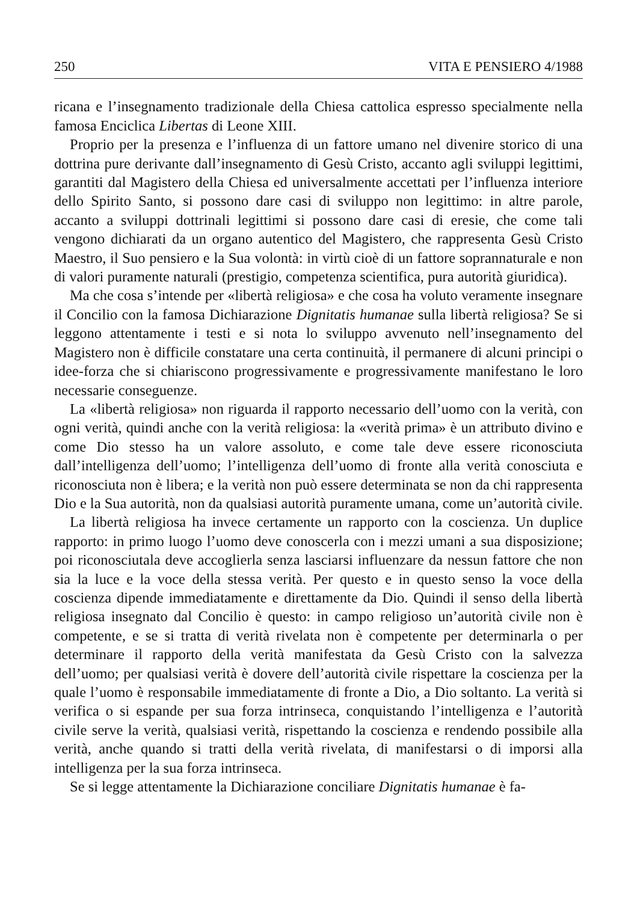250 VITA E PENSIERO 4/1988
ricana e l’insegnamento tradizionale della Chiesa cattolica espresso specialmente nella famosa Enciclica Libertas di Leone XIII.
Proprio per la presenza e l’influenza di un fattore umano nel divenire storico di una dottrina pure derivante dall’insegnamento di Gesù Cristo, accanto agli sviluppi legittimi, garantiti dal Magistero della Chiesa ed universalmente accettati per l’influenza interiore dello Spirito Santo, si possono dare casi di sviluppo non legittimo: in altre parole, accanto a sviluppi dottrinali legittimi si possono dare casi di eresie, che come tali vengono dichiarati da un organo autentico del Magistero, che rappresenta Gesù Cristo Maestro, il Suo pensiero e la Sua volontà: in virtù cioè di un fattore soprannaturale e non di valori puramente naturali (prestigio, competenza scientifica, pura autorità giuridica).
Ma che cosa s’intende per «libertà religiosa» e che cosa ha voluto veramente insegnare il Concilio con la famosa Dichiarazione Dignitatis humanae sulla libertà religiosa? Se si leggono attentamente i testi e si nota lo sviluppo avvenuto nell’insegnamento del Magistero non è difficile constatare una certa continuità, il permanere di alcuni principi o idee-forza che si chiariscono progressivamente e progressivamente manifestano le loro necessarie conseguenze.
La «libertà religiosa» non riguarda il rapporto necessario dell’uomo con la verità, con ogni verità, quindi anche con la verità religiosa: la «verità prima» è un attributo divino e come Dio stesso ha un valore assoluto, e come tale deve essere riconosciuta dall’intelligenza dell’uomo; l’intelligenza dell’uomo di fronte alla verità conosciuta e riconosciuta non è libera; e la verità non può essere determinata se non da chi rappresenta Dio e la Sua autorità, non da qualsiasi autorità puramente umana, come un’autorità civile.
La libertà religiosa ha invece certamente un rapporto con la coscienza. Un duplice rapporto: in primo luogo l’uomo deve conoscerla con i mezzi umani a sua disposizione; poi riconosciutala deve accoglierla senza lasciarsi influenzare da nessun fattore che non sia la luce e la voce della stessa verità. Per questo e in questo senso la voce della coscienza dipende immediatamente e direttamente da Dio. Quindi il senso della libertà religiosa insegnato dal Concilio è questo: in campo religioso un’autorità civile non è competente, e se si tratta di verità rivelata non è competente per determinarla o per determinare il rapporto della verità manifestata da Gesù Cristo con la salvezza dell’uomo; per qualsiasi verità è dovere dell’autorità civile rispettare la coscienza per la quale l’uomo è responsabile immediatamente di fronte a Dio, a Dio soltanto. La verità si verifica o si espande per sua forza intrinseca, conquistando l’intelligenza e l’autorità civile serve la verità, qualsiasi verità, rispettando la coscienza e rendendo possibile alla verità, anche quando si tratti della verità rivelata, di manifestarsi o di imporsi alla intelligenza per la sua forza intrinseca.
Se si legge attentamente la Dichiarazione conciliare Dignitatis humanae è fa-